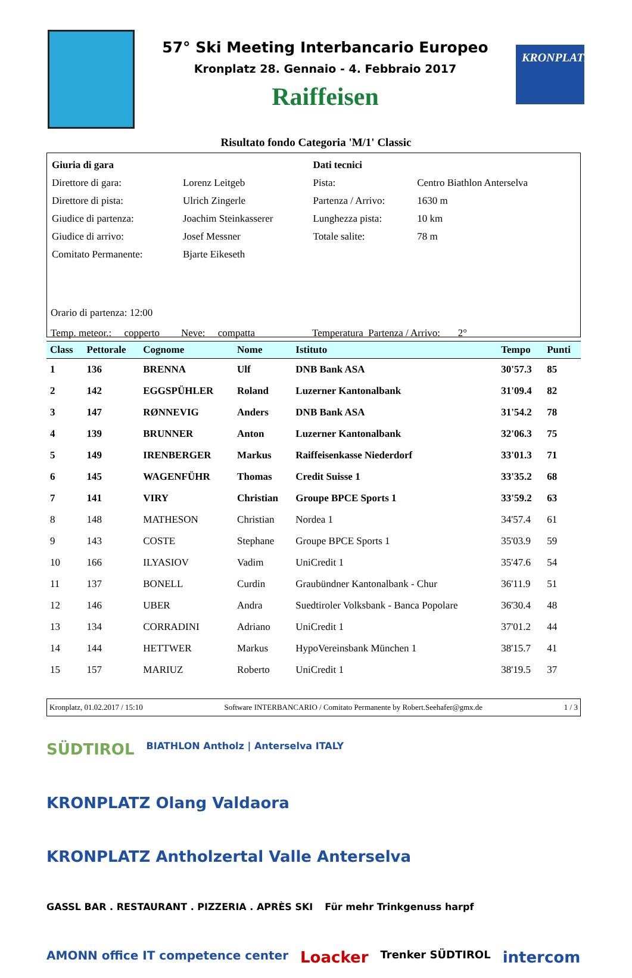57° Ski Meeting Interbancario Europeo
Kronplatz 28. Gennaio - 4. Febbraio 2017
Raiffeisen
KRONPLATZ
Risultato fondo Categoria 'M/1' Classic
| Giuria di gara | | Dati tecnici | |
| Direttore di gara: | Lorenz Leitgeb | Pista: | Centro Biathlon Anterselva |
| Direttore di pista: | Ulrich Zingerle | Partenza / Arrivo: | 1630 m |
| Giudice di partenza: | Joachim Steinkasserer | Lunghezza pista: | 10 km |
| Giudice di arrivo: | Josef Messner | Totale salite: | 78 m |
| Comitato Permanente: | Bjarte Eikeseth | | |
Orario di partenza: 12:00
Temp. meteor.: copperto Neve: compatta Temperatura Partenza / Arrivo: 2°
| Class | Pettorale | Cognome | Nome | Istituto | Tempo | Punti |
| --- | --- | --- | --- | --- | --- | --- |
| 1 | 136 | BRENNA | Ulf | DNB Bank ASA | 30'57.3 | 85 |
| 2 | 142 | EGGSPÜHLER | Roland | Luzerner Kantonalbank | 31'09.4 | 82 |
| 3 | 147 | RØNNEVIG | Anders | DNB Bank ASA | 31'54.2 | 78 |
| 4 | 139 | BRUNNER | Anton | Luzerner Kantonalbank | 32'06.3 | 75 |
| 5 | 149 | IRENBERGER | Markus | Raiffeisenkasse Niederdorf | 33'01.3 | 71 |
| 6 | 145 | WAGENFÜHR | Thomas | Credit Suisse 1 | 33'35.2 | 68 |
| 7 | 141 | VIRY | Christian | Groupe BPCE Sports 1 | 33'59.2 | 63 |
| 8 | 148 | MATHESON | Christian | Nordea 1 | 34'57.4 | 61 |
| 9 | 143 | COSTE | Stephane | Groupe BPCE Sports 1 | 35'03.9 | 59 |
| 10 | 166 | ILYASIOV | Vadim | UniCredit 1 | 35'47.6 | 54 |
| 11 | 137 | BONELL | Curdin | Graubündner Kantonalbank - Chur | 36'11.9 | 51 |
| 12 | 146 | UBER | Andra | Suedtiroler Volksbank - Banca Popolare | 36'30.4 | 48 |
| 13 | 134 | CORRADINI | Adriano | UniCredit 1 | 37'01.2 | 44 |
| 14 | 144 | HETTWER | Markus | HypoVereinsbank München 1 | 38'15.7 | 41 |
| 15 | 157 | MARIUZ | Roberto | UniCredit 1 | 38'19.5 | 37 |
Kronplatz, 01.02.2017 / 15:10 Software INTERBANCARIO / Comitato Permanente by Robert.Seehafer@gmx.de 1 / 3
SÜDTIROL
BIATHLON Antholz | Anterselva ITALY
KRONPLATZ Olang Valdaora
KRONPLATZ Antholzertal Valle Anterselva
GASSL BAR . RESTAURANT . PIZZERIA . APRÈS SKI
Für mehr Trinkgenuss harpf
AMONN office IT competence center
Loacker
Trenker SÜDTIROL
intercom